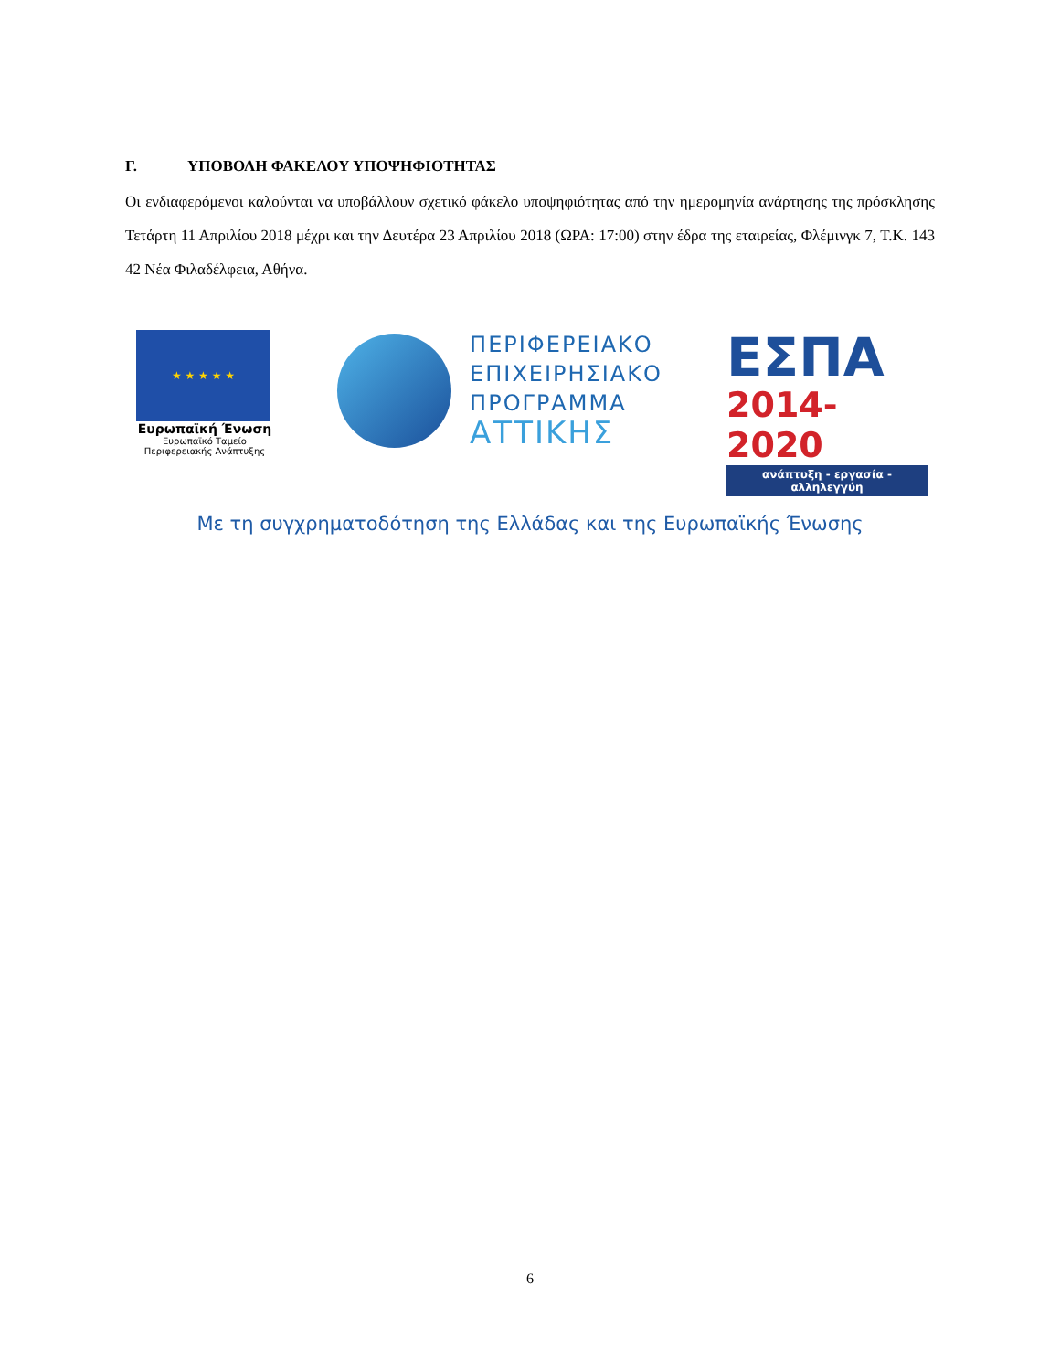Γ. ΥΠΟΒΟΛΗ ΦΑΚΕΛΟΥ ΥΠΟΨΗΦΙΟΤΗΤΑΣ
Οι ενδιαφερόμενοι καλούνται να υποβάλλουν σχετικό φάκελο υποψηφιότητας από την ημερομηνία ανάρτησης της πρόσκλησης Τετάρτη 11 Απριλίου 2018 μέχρι και την Δευτέρα 23 Απριλίου 2018 (ΩΡΑ: 17:00) στην έδρα της εταιρείας, Φλέμινγκ 7, Τ.Κ. 143 42 Νέα Φιλαδέλφεια, Αθήνα.
★ ★ ★ ★ ★
Ευρωπαϊκή Ένωση
Ευρωπαϊκό Ταμείο
Περιφερειακής Ανάπτυξης
ΠΕΡΙΦΕΡΕΙΑΚΟ
ΕΠΙΧΕΙΡΗΣΙΑΚΟ
ΠΡΟΓΡΑΜΜΑ
ΑΤΤΙΚΗΣ
ΕΣΠΑ
2014-2020
ανάπτυξη - εργασία - αλληλεγγύη
Με τη συγχρηματοδότηση της Ελλάδας και της Ευρωπαϊκής Ένωσης
6